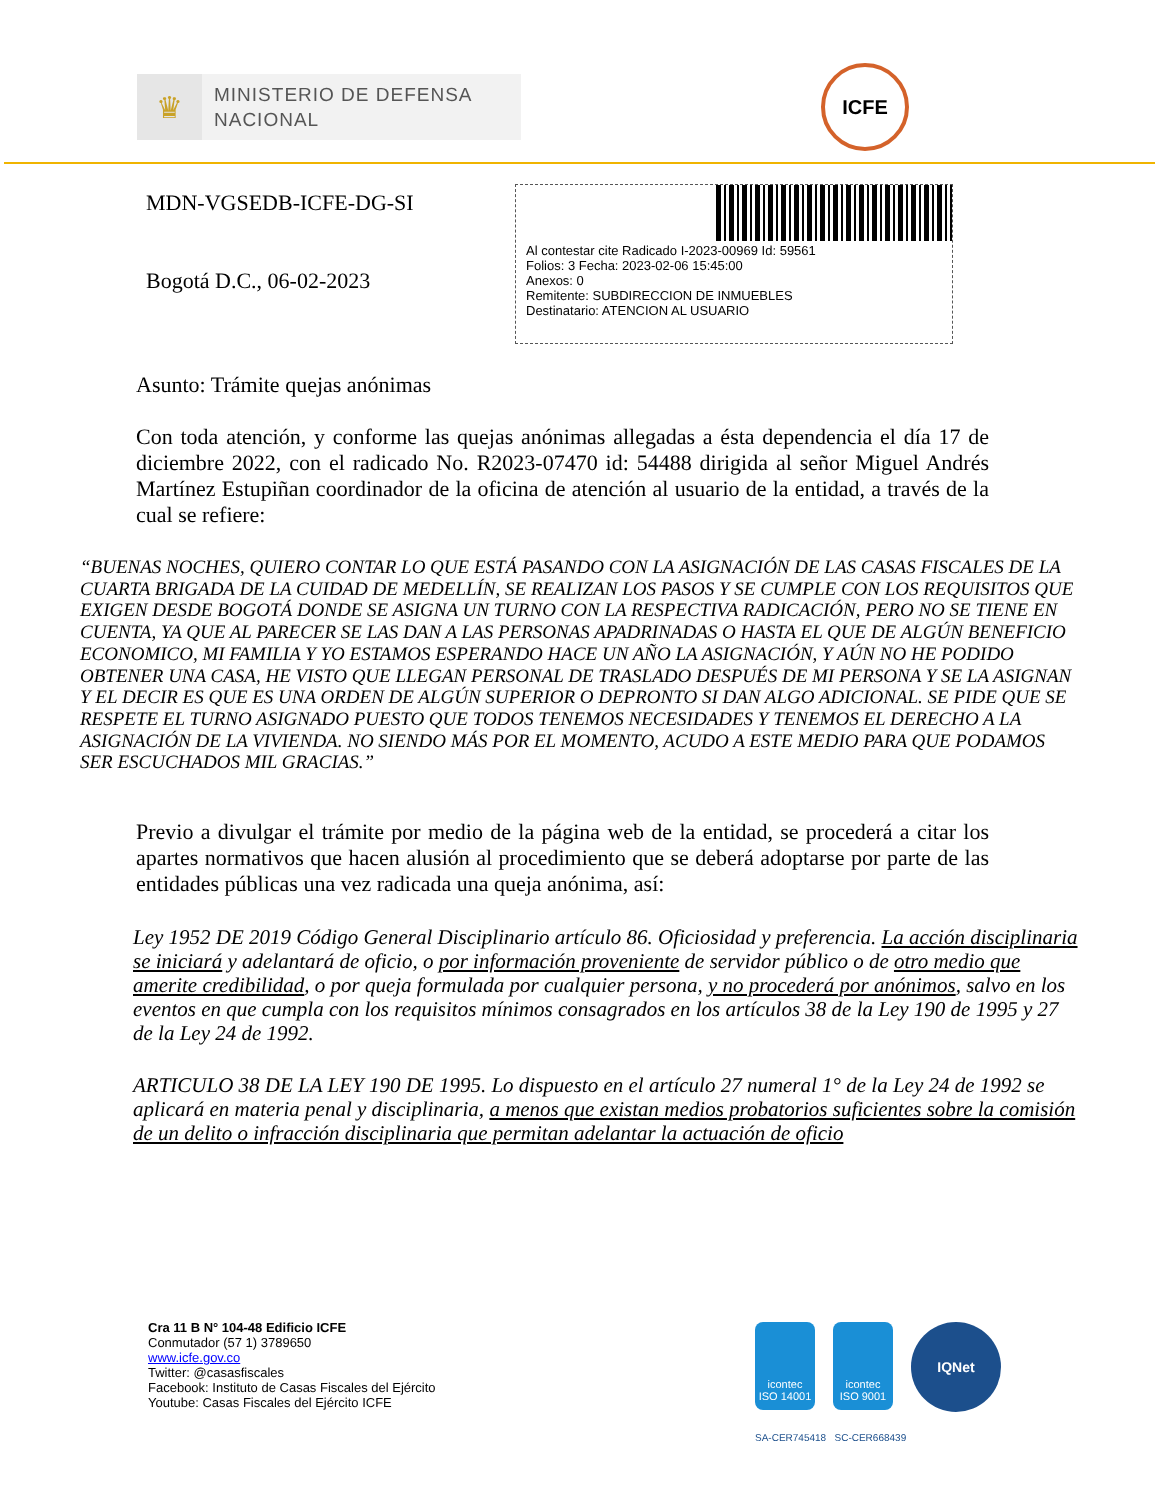♛
MINISTERIO DE DEFENSA
NACIONAL
ICFE
MDN-VGSEDB-ICFE-DG-SI
Bogotá D.C., 06-02-2023
Al contestar cite Radicado I-2023-00969 Id: 59561
Folios: 3 Fecha: 2023-02-06 15:45:00
Anexos: 0
Remitente: SUBDIRECCION DE INMUEBLES
Destinatario: ATENCION AL USUARIO
Asunto: Trámite quejas anónimas
Con toda atención, y conforme las quejas anónimas allegadas a ésta dependencia el día 17 de diciembre 2022, con el radicado No. R2023-07470 id: 54488 dirigida al señor Miguel Andrés Martínez Estupiñan coordinador de la oficina de atención al usuario de la entidad, a través de la cual se refiere:
“BUENAS NOCHES, QUIERO CONTAR LO QUE ESTÁ PASANDO CON LA ASIGNACIÓN DE LAS CASAS FISCALES DE LA CUARTA BRIGADA DE LA CUIDAD DE MEDELLÍN, SE REALIZAN LOS PASOS Y SE CUMPLE CON LOS REQUISITOS QUE EXIGEN DESDE BOGOTÁ DONDE SE ASIGNA UN TURNO CON LA RESPECTIVA RADICACIÓN, PERO NO SE TIENE EN CUENTA, YA QUE AL PARECER SE LAS DAN A LAS PERSONAS APADRINADAS O HASTA EL QUE DE ALGÚN BENEFICIO ECONOMICO, MI FAMILIA Y YO ESTAMOS ESPERANDO HACE UN AÑO LA ASIGNACIÓN, Y AÚN NO HE PODIDO OBTENER UNA CASA, HE VISTO QUE LLEGAN PERSONAL DE TRASLADO DESPUÉS DE MI PERSONA Y SE LA ASIGNAN Y EL DECIR ES QUE ES UNA ORDEN DE ALGÚN SUPERIOR O DEPRONTO SI DAN ALGO ADICIONAL. SE PIDE QUE SE RESPETE EL TURNO ASIGNADO PUESTO QUE TODOS TENEMOS NECESIDADES Y TENEMOS EL DERECHO A LA ASIGNACIÓN DE LA VIVIENDA. NO SIENDO MÁS POR EL MOMENTO, ACUDO A ESTE MEDIO PARA QUE PODAMOS SER ESCUCHADOS MIL GRACIAS.”
Previo a divulgar el trámite por medio de la página web de la entidad, se procederá a citar los apartes normativos que hacen alusión al procedimiento que se deberá adoptarse por parte de las entidades públicas una vez radicada una queja anónima, así:
Ley 1952 DE 2019 Código General Disciplinario artículo 86. Oficiosidad y preferencia. La acción disciplinaria se iniciará y adelantará de oficio, o por información proveniente de servidor público o de otro medio que amerite credibilidad, o por queja formulada por cualquier persona, y no procederá por anónimos, salvo en los eventos en que cumpla con los requisitos mínimos consagrados en los artículos 38 de la Ley 190 de 1995 y 27 de la Ley 24 de 1992.
ARTICULO 38 DE LA LEY 190 DE 1995. Lo dispuesto en el artículo 27 numeral 1° de la Ley 24 de 1992 se aplicará en materia penal y disciplinaria, a menos que existan medios probatorios suficientes sobre la comisión de un delito o infracción disciplinaria que permitan adelantar la actuación de oficio
Cra 11 B N° 104-48 Edificio ICFE
Conmutador (57 1) 3789650
www.icfe.gov.co
Twitter: @casasfiscales
Facebook: Instituto de Casas Fiscales del Ejército
Youtube: Casas Fiscales del Ejército ICFE
icontec
ISO 14001
icontec
ISO 9001
IQNet
SA-CER745418 SC-CER668439